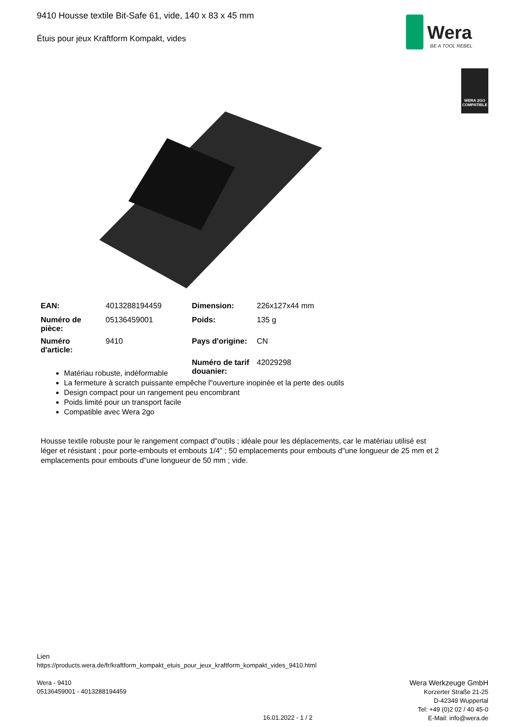9410 Housse textile Bit-Safe 61, vide, 140 x 83 x 45 mm
Étuis pour jeux Kraftform Kompakt, vides
Wera
BE A TOOL REBEL
WERA 2GO
COMPATIBLE
| EAN: | 4013288194459 | Dimension: | 226x127x44 mm |
| Numéro de pièce: | 05136459001 | Poids: | 135 g |
| Numéro d'article: | 9410 | Pays d'origine: | CN |
| | | Numéro de tarif douanier: | 42029298 |
Matériau robuste, indéformable
La fermeture à scratch puissante empêche l"ouverture inopinée et la perte des outils
Design compact pour un rangement peu encombrant
Poids limité pour un transport facile
Compatible avec Wera 2go
Housse textile robuste pour le rangement compact d"outils ; idéale pour les déplacements, car le matériau utilisé est léger et résistant ; pour porte-embouts et embouts 1/4" ; 50 emplacements pour embouts d"une longueur de 25 mm et 2 emplacements pour embouts d"une longueur de 50 mm ; vide.
Lien
https://products.wera.de/fr/kraftform_kompakt_etuis_pour_jeux_kraftform_kompakt_vides_9410.html
Wera - 9410
05136459001 - 4013288194459
Wera Werkzeuge GmbH
Korzerter Straße 21-25
D-42349 Wuppertal
Tel: +49 (0)2 02 / 40 45-0
E-Mail: info@wera.de
16.01.2022 - 1 / 2